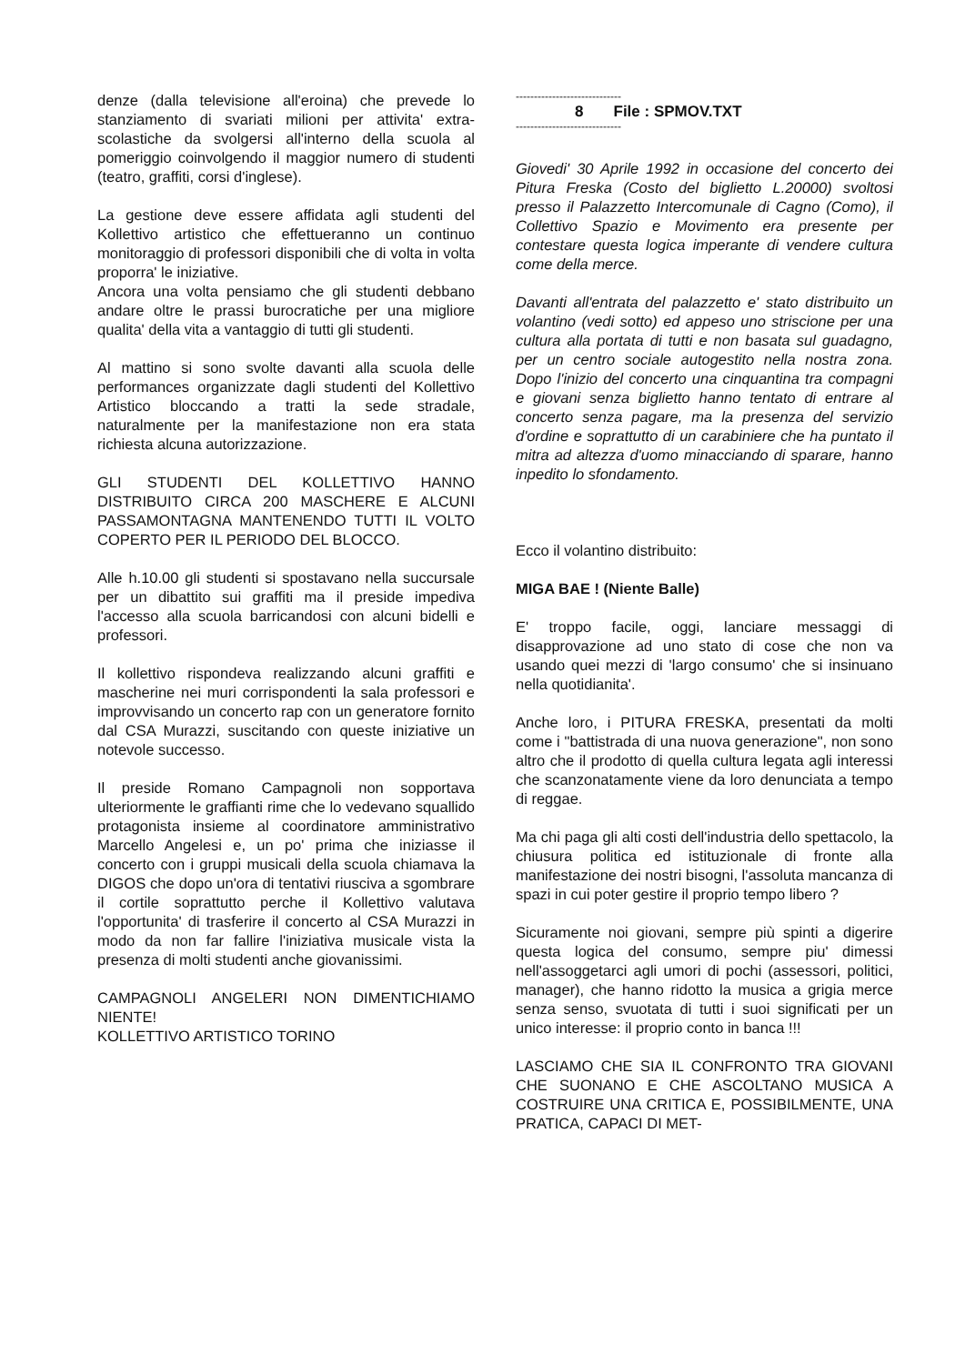denze (dalla televisione all'eroina) che prevede lo stanziamento di svariati milioni per attivita' extra-scolastiche da svolgersi all'interno della scuola al pomeriggio coinvolgendo il maggior numero di studenti (teatro, graffiti, corsi d'inglese).
La gestione deve essere affidata agli studenti del Kollettivo artistico che effettueranno un continuo monitoraggio di professori disponibili che di volta in volta proporra' le iniziative.
Ancora una volta pensiamo che gli studenti debbano andare oltre le prassi burocratiche per una migliore qualita' della vita a vantaggio di tutti gli studenti.
Al mattino si sono svolte davanti alla scuola delle performances organizzate dagli studenti del Kollettivo Artistico bloccando a tratti la sede stradale, naturalmente per la manifestazione non era stata richiesta alcuna autorizzazione.
GLI STUDENTI DEL KOLLETTIVO HANNO DISTRIBUITO CIRCA 200 MASCHERE E ALCUNI PASSAMONTAGNA MANTENENDO TUTTI IL VOLTO COPERTO PER IL PERIODO DEL BLOCCO.
Alle h.10.00 gli studenti si spostavano nella succursale per un dibattito sui graffiti ma il preside impediva l'accesso alla scuola barricandosi con alcuni bidelli e professori.
Il kollettivo rispondeva realizzando alcuni graffiti e mascherine nei muri corrispondenti la sala professori e improvvisando un concerto rap con un generatore fornito dal CSA Murazzi, suscitando con queste iniziative un notevole successo.
Il preside Romano Campagnoli non sopportava ulteriormente le graffianti rime che lo vedevano squallido protagonista insieme al coordinatore amministrativo Marcello Angelesi e, un po' prima che iniziasse il concerto con i gruppi musicali della scuola chiamava la DIGOS che dopo un'ora di tentativi riusciva a sgombrare il cortile soprattutto perche il Kollettivo valutava l'opportunita' di trasferire il concerto al CSA Murazzi in modo da non far fallire l'iniziativa musicale vista la presenza di molti studenti anche giovanissimi.
CAMPAGNOLI ANGELERI NON DIMENTICHIAMO NIENTE!
KOLLETTIVO ARTISTICO TORINO
-----------------------------
8 File : SPMOV.TXT
-----------------------------
Giovedi' 30 Aprile 1992 in occasione del concerto dei Pitura Freska (Costo del biglietto L.20000) svoltosi presso il Palazzetto Intercomunale di Cagno (Como), il Collettivo Spazio e Movimento era presente per contestare questa logica imperante di vendere cultura come della merce.
Davanti all'entrata del palazzetto e' stato distribuito un volantino (vedi sotto) ed appeso uno striscione per una cultura alla portata di tutti e non basata sul guadagno, per un centro sociale autogestito nella nostra zona. Dopo l'inizio del concerto una cinquantina tra compagni e giovani senza biglietto hanno tentato di entrare al concerto senza pagare, ma la presenza del servizio d'ordine e soprattutto di un carabiniere che ha puntato il mitra ad altezza d'uomo minacciando di sparare, hanno inpedito lo sfondamento.
Ecco il volantino distribuito:
MIGA BAE ! (Niente Balle)
E' troppo facile, oggi, lanciare messaggi di disapprovazione ad uno stato di cose che non va usando quei mezzi di 'largo consumo' che si insinuano nella quotidianita'.
Anche loro, i PITURA FRESKA, presentati da molti come i "battistrada di una nuova generazione", non sono altro che il prodotto di quella cultura legata agli interessi che scanzonatamente viene da loro denunciata a tempo di reggae.
Ma chi paga gli alti costi dell'industria dello spettacolo, la chiusura politica ed istituzionale di fronte alla manifestazione dei nostri bisogni, l'assoluta mancanza di spazi in cui poter gestire il proprio tempo libero ?
Sicuramente noi giovani, sempre più spinti a digerire questa logica del consumo, sempre piu' dimessi nell'assoggetarci agli umori di pochi (assessori, politici, manager), che hanno ridotto la musica a grigia merce senza senso, svuotata di tutti i suoi significati per un unico interesse: il proprio conto in banca !!!
LASCIAMO CHE SIA IL CONFRONTO TRA GIOVANI CHE SUONANO E CHE ASCOLTANO MUSICA A COSTRUIRE UNA CRITICA E, POSSIBILMENTE, UNA PRATICA, CAPACI DI MET-